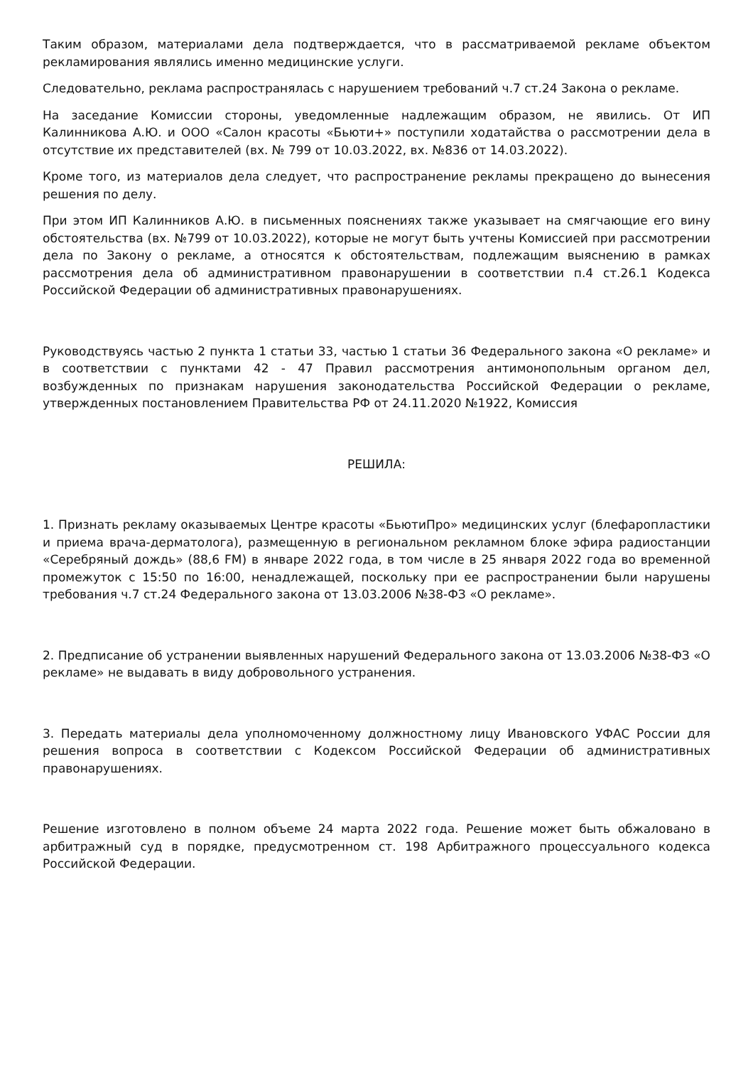Таким образом, материалами дела подтверждается, что в рассматриваемой рекламе объектом рекламирования являлись именно медицинские услуги.
Следовательно, реклама распространялась с нарушением требований ч.7 ст.24 Закона о рекламе.
На заседание Комиссии стороны, уведомленные надлежащим образом, не явились. От ИП Калинникова А.Ю. и ООО «Салон красоты «Бьюти+» поступили ходатайства о рассмотрении дела в отсутствие их представителей (вх. № 799 от 10.03.2022, вх. №836 от 14.03.2022).
Кроме того, из материалов дела следует, что распространение рекламы прекращено до вынесения решения по делу.
При этом ИП Калинников А.Ю. в письменных пояснениях также указывает на смягчающие его вину обстоятельства (вх. №799 от 10.03.2022), которые не могут быть учтены Комиссией при рассмотрении дела по Закону о рекламе, а относятся к обстоятельствам, подлежащим выяснению в рамках рассмотрения дела об административном правонарушении в соответствии п.4 ст.26.1 Кодекса Российской Федерации об административных правонарушениях.
Руководствуясь частью 2 пункта 1 статьи 33, частью 1 статьи 36 Федерального закона «О рекламе» и в соответствии с пунктами 42 - 47 Правил рассмотрения антимонопольным органом дел, возбужденных по признакам нарушения законодательства Российской Федерации о рекламе, утвержденных постановлением Правительства РФ от 24.11.2020 №1922, Комиссия
РЕШИЛА:
1. Признать рекламу оказываемых Центре красоты «БьютиПро» медицинских услуг (блефаропластики и приема врача-дерматолога), размещенную в региональном рекламном блоке эфира радиостанции «Серебряный дождь» (88,6 FM) в январе 2022 года, в том числе в 25 января 2022 года во временной промежуток с 15:50 по 16:00, ненадлежащей, поскольку при ее распространении были нарушены требования ч.7 ст.24 Федерального закона от 13.03.2006 №38-ФЗ «О рекламе».
2. Предписание об устранении выявленных нарушений Федерального закона от 13.03.2006 №38-ФЗ «О рекламе» не выдавать в виду добровольного устранения.
3. Передать материалы дела уполномоченному должностному лицу Ивановского УФАС России для решения вопроса в соответствии с Кодексом Российской Федерации об административных правонарушениях.
Решение изготовлено в полном объеме 24 марта 2022 года. Решение может быть обжаловано в арбитражный суд в порядке, предусмотренном ст. 198 Арбитражного процессуального кодекса Российской Федерации.